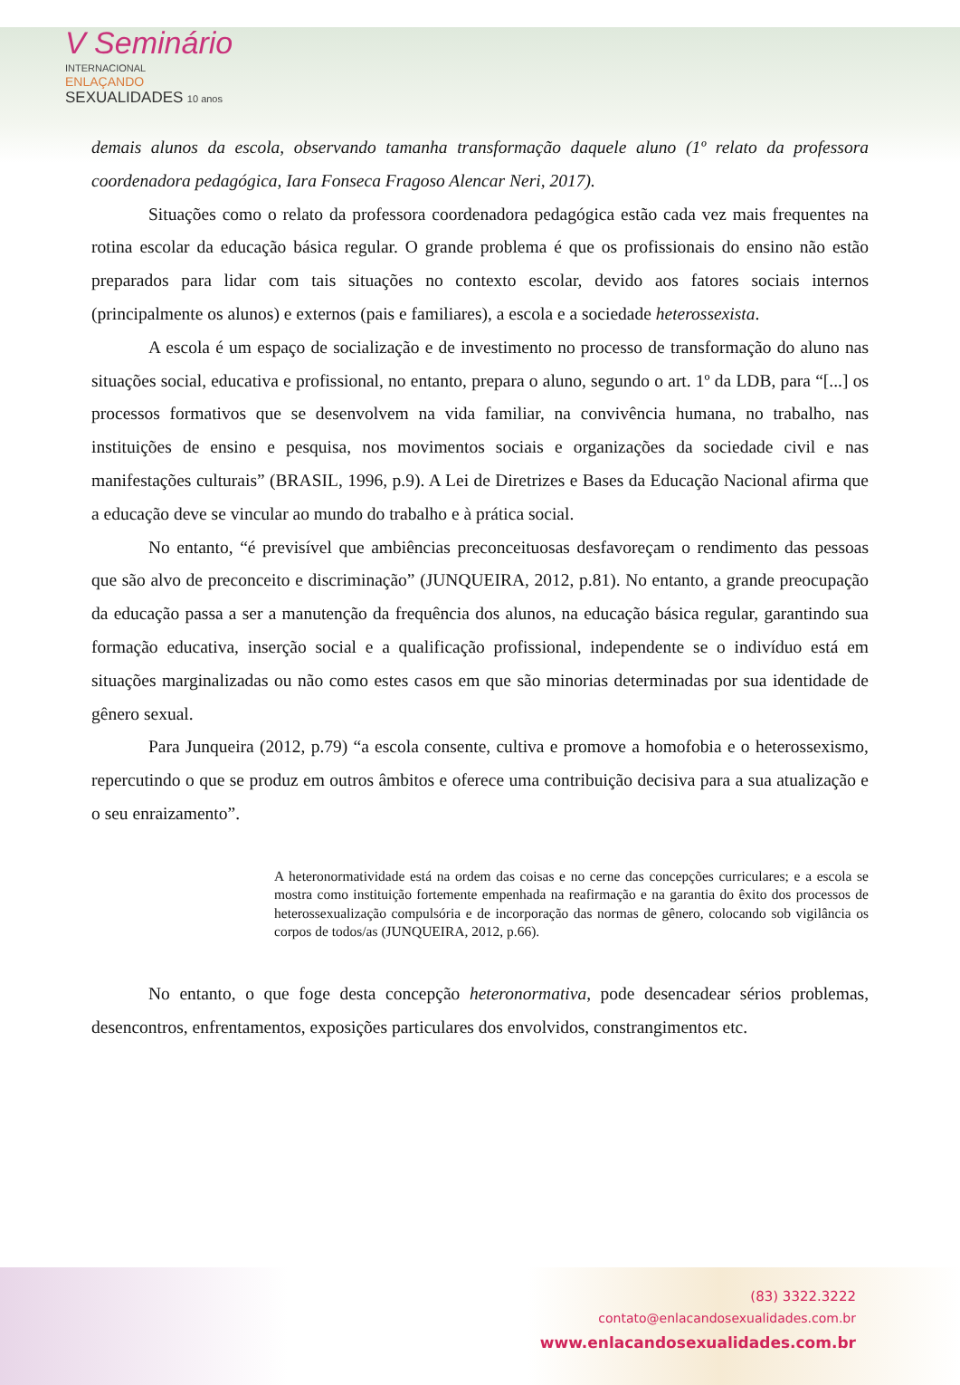V Seminário
INTERNACIONAL
ENLAÇANDO
SEXUALIDADES 10 anos
demais alunos da escola, observando tamanha transformação daquele aluno (1º relato da professora coordenadora pedagógica, Iara Fonseca Fragoso Alencar Neri, 2017).
Situações como o relato da professora coordenadora pedagógica estão cada vez mais frequentes na rotina escolar da educação básica regular. O grande problema é que os profissionais do ensino não estão preparados para lidar com tais situações no contexto escolar, devido aos fatores sociais internos (principalmente os alunos) e externos (pais e familiares), a escola e a sociedade heterossexista.
A escola é um espaço de socialização e de investimento no processo de transformação do aluno nas situações social, educativa e profissional, no entanto, prepara o aluno, segundo o art. 1º da LDB, para “[...] os processos formativos que se desenvolvem na vida familiar, na convivência humana, no trabalho, nas instituições de ensino e pesquisa, nos movimentos sociais e organizações da sociedade civil e nas manifestações culturais” (BRASIL, 1996, p.9). A Lei de Diretrizes e Bases da Educação Nacional afirma que a educação deve se vincular ao mundo do trabalho e à prática social.
No entanto, “é previsível que ambiências preconceituosas desfavoreçam o rendimento das pessoas que são alvo de preconceito e discriminação” (JUNQUEIRA, 2012, p.81). No entanto, a grande preocupação da educação passa a ser a manutenção da frequência dos alunos, na educação básica regular, garantindo sua formação educativa, inserção social e a qualificação profissional, independente se o indivíduo está em situações marginalizadas ou não como estes casos em que são minorias determinadas por sua identidade de gênero sexual.
Para Junqueira (2012, p.79) “a escola consente, cultiva e promove a homofobia e o heterossexismo, repercutindo o que se produz em outros âmbitos e oferece uma contribuição decisiva para a sua atualização e o seu enraizamento”.
A heteronormatividade está na ordem das coisas e no cerne das concepções curriculares; e a escola se mostra como instituição fortemente empenhada na reafirmação e na garantia do êxito dos processos de heterossexualização compulsória e de incorporação das normas de gênero, colocando sob vigilância os corpos de todos/as (JUNQUEIRA, 2012, p.66).
No entanto, o que foge desta concepção heteronormativa, pode desencadear sérios problemas, desencontros, enfrentamentos, exposições particulares dos envolvidos, constrangimentos etc.
(83) 3322.3222
contato@enlacandosexualidades.com.br
www.enlacandosexualidades.com.br